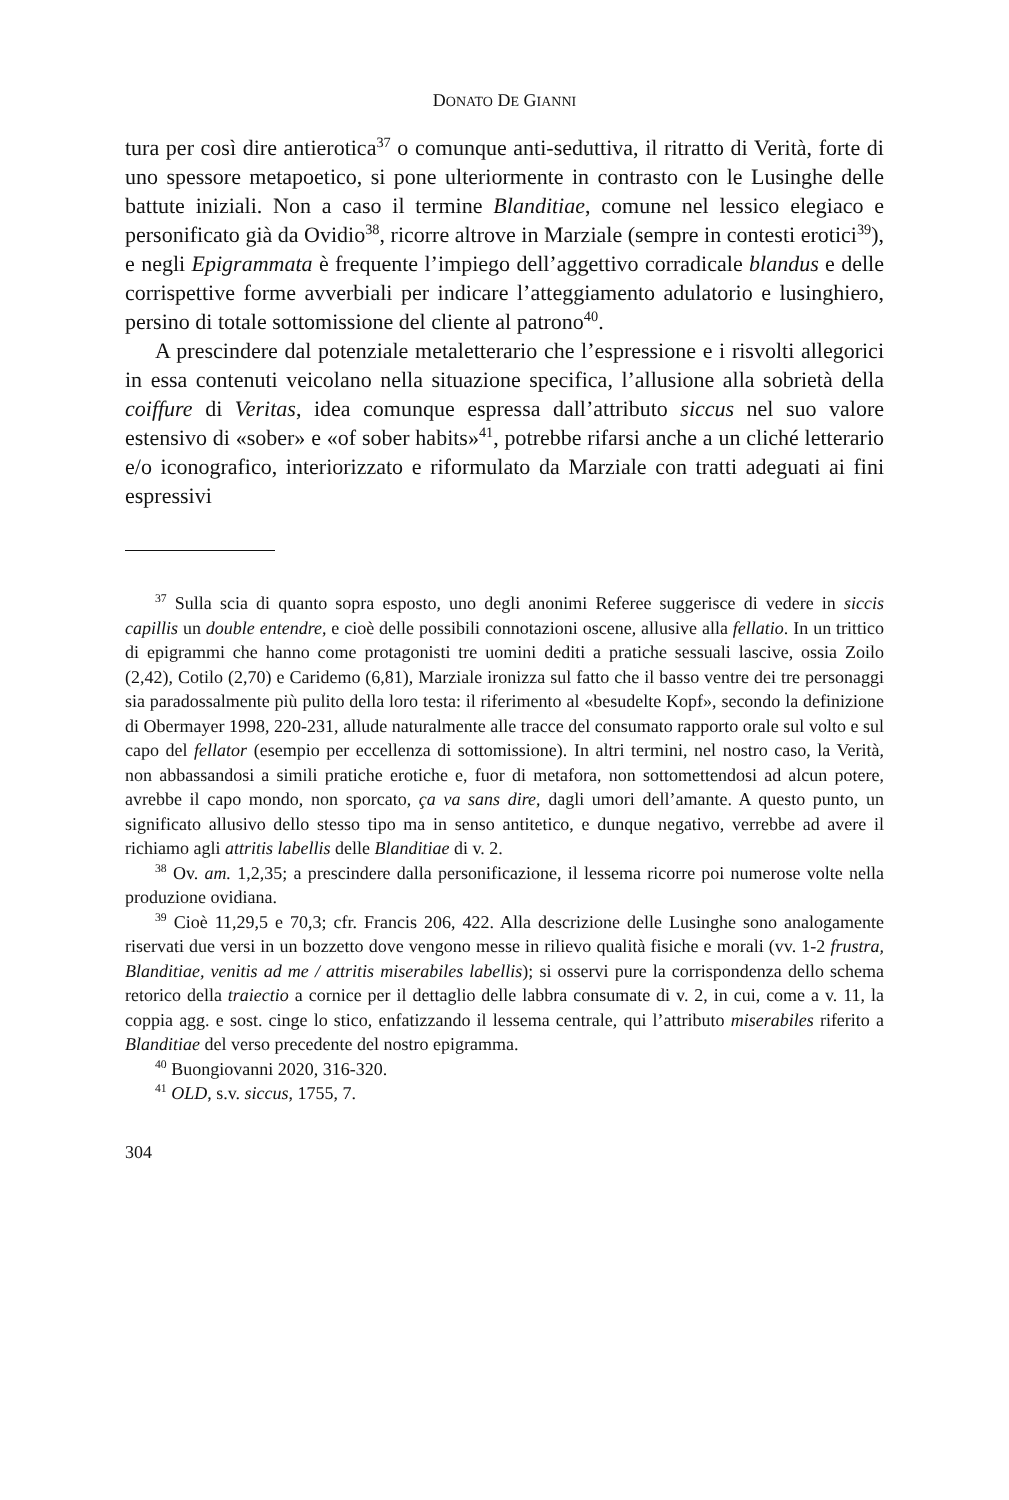DONATO DE GIANNI
tura per così dire antierotica<sup>37</sup> o comunque anti-seduttiva, il ritratto di Verità, forte di uno spessore metapoetico, si pone ulteriormente in contrasto con le Lusinghe delle battute iniziali. Non a caso il termine Blanditiae, comune nel lessico elegiaco e personificato già da Ovidio<sup>38</sup>, ricorre altrove in Marziale (sempre in contesti erotici<sup>39</sup>), e negli Epigrammata è frequente l’impiego dell’aggettivo corradicale blandus e delle corrispettive forme avverbiali per indicare l’atteggiamento adulatorio e lusinghiero, persino di totale sottomissione del cliente al patrono<sup>40</sup>.
A prescindere dal potenziale metaletterario che l’espressione e i risvolti allegorici in essa contenuti veicolano nella situazione specifica, l’allusione alla sobrietà della coiffure di Veritas, idea comunque espressa dall’attributo siccus nel suo valore estensivo di «sober» e «of sober habits»<sup>41</sup>, potrebbe rifarsi anche a un cliché letterario e/o iconografico, interiorizzato e riformulato da Marziale con tratti adeguati ai fini espressivi
<sup>37</sup> Sulla scia di quanto sopra esposto, uno degli anonimi Referee suggerisce di vedere in siccis capillis un double entendre, e cioè delle possibili connotazioni oscene, allusive alla fellatio. In un trittico di epigrammi che hanno come protagonisti tre uomini dediti a pratiche sessuali lascive, ossia Zoilo (2,42), Cotilo (2,70) e Caridemo (6,81), Marziale ironizza sul fatto che il basso ventre dei tre personaggi sia paradossalmente più pulito della loro testa: il riferimento al «besudelte Kopf», secondo la definizione di Obermayer 1998, 220-231, allude naturalmente alle tracce del consumato rapporto orale sul volto e sul capo del fellator (esempio per eccellenza di sottomissione). In altri termini, nel nostro caso, la Verità, non abbassandosi a simili pratiche erotiche e, fuor di metafora, non sottomettendosi ad alcun potere, avrebbe il capo mondo, non sporcato, ça va sans dire, dagli umori dell’amante. A questo punto, un significato allusivo dello stesso tipo ma in senso antitetico, e dunque negativo, verrebbe ad avere il richiamo agli attritis labellis delle Blanditiae di v. 2.
<sup>38</sup> Ov. am. 1,2,35; a prescindere dalla personificazione, il lessema ricorre poi numerose volte nella produzione ovidiana.
<sup>39</sup> Cioè 11,29,5 e 70,3; cfr. Francis 206, 422. Alla descrizione delle Lusinghe sono analogamente riservati due versi in un bozzetto dove vengono messe in rilievo qualità fisiche e morali (vv. 1-2 frustra, Blanditiae, venitis ad me / attritis miserabiles labellis); si osservi pure la corrispondenza dello schema retorico della traiectio a cornice per il dettaglio delle labbra consumate di v. 2, in cui, come a v. 11, la coppia agg. e sost. cinge lo stico, enfatizzando il lessema centrale, qui l’attributo miserabiles riferito a Blanditiae del verso precedente del nostro epigramma.
<sup>40</sup> Buongiovanni 2020, 316-320.
<sup>41</sup> OLD, s.v. siccus, 1755, 7.
304